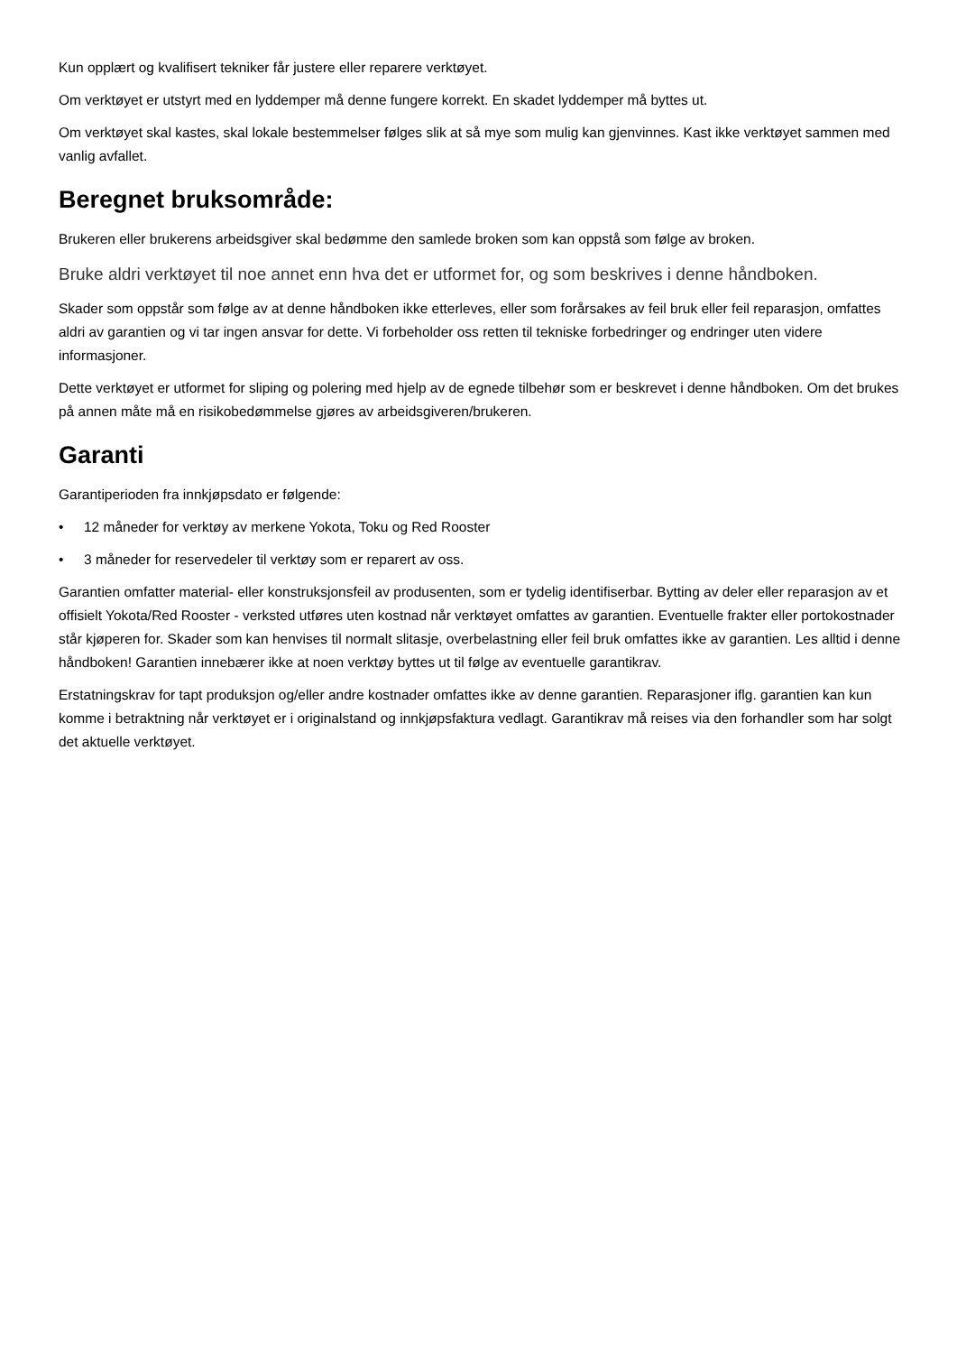Kun opplært og kvalifisert tekniker får justere eller reparere verktøyet.
Om verktøyet er utstyrt med en lyddemper må denne fungere korrekt. En skadet lyddemper må byttes ut.
Om verktøyet skal kastes, skal lokale bestemmelser følges slik at så mye som mulig kan gjenvinnes. Kast ikke verktøyet sammen med vanlig avfallet.
Beregnet bruksområde:
Brukeren eller brukerens arbeidsgiver skal bedømme den samlede broken som kan oppstå som følge av broken.
Bruke aldri verktøyet til noe annet enn hva det er utformet for, og som beskrives i denne håndboken.
Skader som oppstår som følge av at denne håndboken ikke etterleves, eller som forårsakes av feil bruk eller feil reparasjon, omfattes aldri av garantien og vi tar ingen ansvar for dette. Vi forbeholder oss retten til tekniske forbedringer og endringer uten videre informasjoner.
Dette verktøyet er utformet for sliping og polering med hjelp av de egnede tilbehør som er beskrevet i denne håndboken. Om det brukes på annen måte må en risikobedømmelse gjøres av arbeidsgiveren/brukeren.
Garanti
Garantiperioden fra innkjøpsdato er følgende:
• 12 måneder for verktøy av merkene Yokota, Toku og Red Rooster
• 3 måneder for reservedeler til verktøy som er reparert av oss.
Garantien omfatter material- eller konstruksjonsfeil av produsenten, som er tydelig identifiserbar. Bytting av deler eller reparasjon av et offisielt Yokota/Red Rooster - verksted utføres uten kostnad når verktøyet omfattes av garantien. Eventuelle frakter eller portokostnader står kjøperen for. Skader som kan henvises til normalt slitasje, overbelastning eller feil bruk omfattes ikke av garantien. Les alltid i denne håndboken! Garantien innebærer ikke at noen verktøy byttes ut til følge av eventuelle garantikrav.
Erstatningskrav for tapt produksjon og/eller andre kostnader omfattes ikke av denne garantien. Reparasjoner iflg. garantien kan kun komme i betraktning når verktøyet er i originalstand og innkjøpsfaktura vedlagt. Garantikrav må reises via den forhandler som har solgt det aktuelle verktøyet.